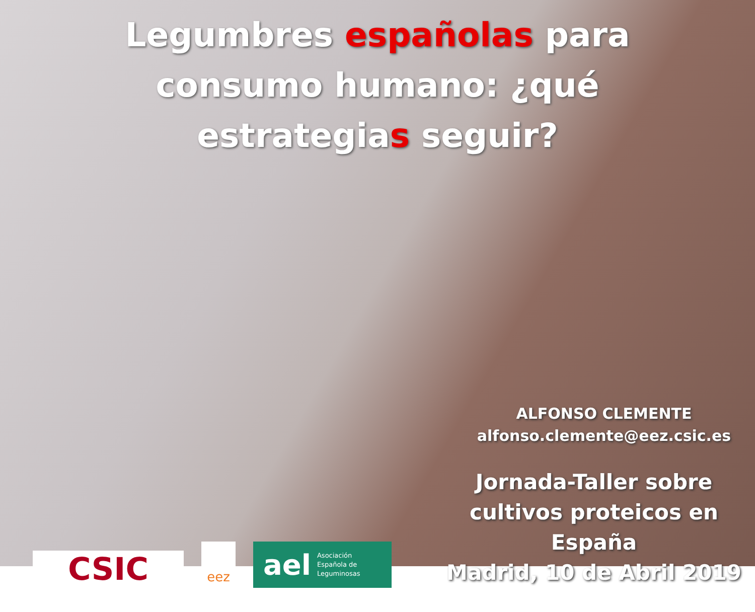Legumbres españolas para consumo humano: ¿qué estrategias seguir?
CSIC
eez
ael Asociación
Española de
Leguminosas
ALFONSO CLEMENTE
alfonso.clemente@eez.csic.es
Jornada-Taller sobre cultivos proteicos en España
Madrid, 10 de Abril 2019